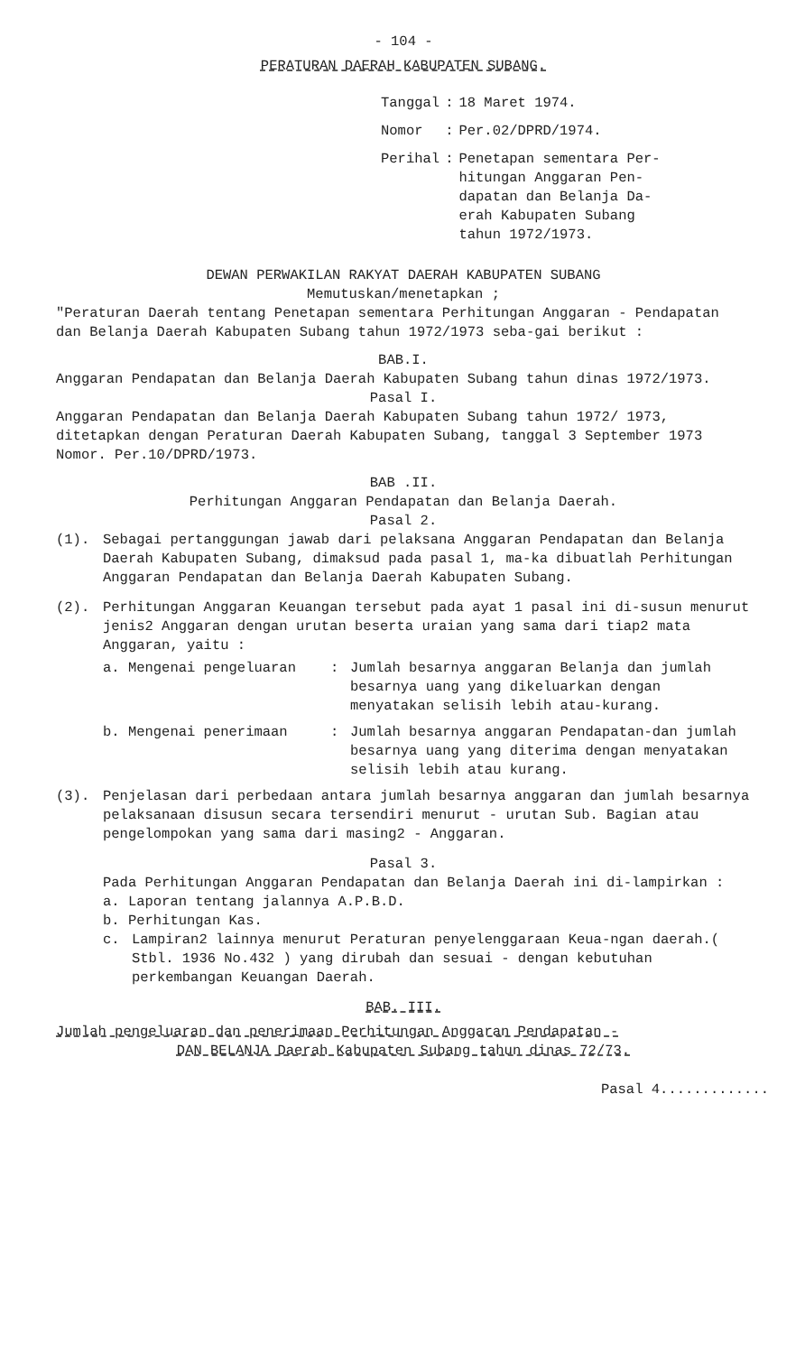- 104 -
PERATURAN DAERAH KABUPATEN SUBANG.
| Tanggal | : | 18 Maret 1974. |
| Nomor | : | Per.02/DPRD/1974. |
| Perihal | : | Penetapan sementara Per- hitungan Anggaran Pen- dapatan dan Belanja Da- erah Kabupaten Subang tahun 1972/1973. |
DEWAN PERWAKILAN RAKYAT DAERAH KABUPATEN SUBANG
Memutuskan/menetapkan ;
"Peraturan Daerah tentang Penetapan sementara Perhitungan Anggaran - Pendapatan dan Belanja Daerah Kabupaten Subang tahun 1972/1973 seba-gai berikut :
BAB.I.
Anggaran Pendapatan dan Belanja Daerah Kabupaten Subang tahun dinas 1972/1973.
Pasal I.
Anggaran Pendapatan dan Belanja Daerah Kabupaten Subang tahun 1972/ 1973, ditetapkan dengan Peraturan Daerah Kabupaten Subang, tanggal 3 September 1973 Nomor. Per.10/DPRD/1973.
BAB .II.
Perhitungan Anggaran Pendapatan dan Belanja Daerah.
Pasal 2.
(1). Sebagai pertanggungan jawab dari pelaksana Anggaran Pendapatan dan Belanja Daerah Kabupaten Subang, dimaksud pada pasal 1, ma-ka dibuatlah Perhitungan Anggaran Pendapatan dan Belanja Daerah Kabupaten Subang.
(2). Perhitungan Anggaran Keuangan tersebut pada ayat 1 pasal ini di-susun menurut jenis2 Anggaran dengan urutan beserta uraian yang sama dari tiap2 mata Anggaran, yaitu :
a. Mengenai pengeluaran: Jumlah besarnya anggaran Belanja dan jumlah besarnya uang yang dikeluarkan dengan menyatakan selisih lebih atau-kurang.
b. Mengenai penerimaan: Jumlah besarnya anggaran Pendapatan-dan jumlah besarnya uang yang diterima dengan menyatakan selisih lebih atau kurang.
(3). Penjelasan dari perbedaan antara jumlah besarnya anggaran dan jumlah besarnya pelaksanaan disusun secara tersendiri menurut - urutan Sub. Bagian atau pengelompokan yang sama dari masing2 - Anggaran.
Pasal 3.
Pada Perhitungan Anggaran Pendapatan dan Belanja Daerah ini di-lampirkan :
a. Laporan tentang jalannya A.P.B.D.
b. Perhitungan Kas.
c. Lampiran2 lainnya menurut Peraturan penyelenggaraan Keua-ngan daerah.( Stbl. 1936 No.432 ) yang dirubah dan sesuai - dengan kebutuhan perkembangan Keuangan Daerah.
BAB. III.
Jumlah pengeluaran dan penerimaan Perhitungan Anggaran Pendapatan -
DAN BELANJA Daerah Kabupaten Subang tahun dinas 72/73.
Pasal 4.............